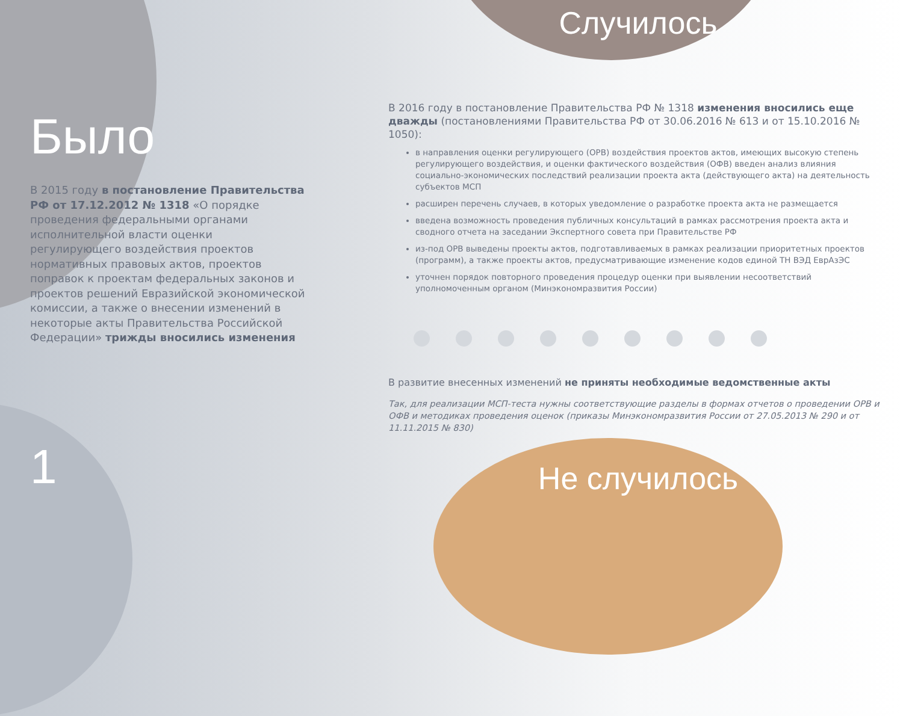Было
В 2015 году в постановление Правительства РФ от 17.12.2012 № 1318 «О порядке проведения федеральными органами исполнительной власти оценки регулирующего воздействия проектов нормативных правовых актов, проектов поправок к проектам федеральных законов и проектов решений Евразийской экономической комиссии, а также о внесении изменений в некоторые акты Правительства Российской Федерации» трижды вносились изменения
Случилось
В 2016 году в постановление Правительства РФ № 1318 изменения вносились еще дважды (постановлениями Правительства РФ от 30.06.2016 № 613 и от 15.10.2016 № 1050):
в направления оценки регулирующего (ОРВ) воздействия проектов актов, имеющих высокую степень регулирующего воздействия, и оценки фактического воздействия (ОФВ) введен анализ влияния социально-экономических последствий реализации проекта акта (действующего акта) на деятельность субъектов МСП
расширен перечень случаев, в которых уведомление о разработке проекта акта не размещается
введена возможность проведения публичных консультаций в рамках рассмотрения проекта акта и сводного отчета на заседании Экспертного совета при Правительстве РФ
из-под ОРВ выведены проекты актов, подготавливаемых в рамках реализации приоритетных проектов (программ), а также проекты актов, предусматривающие изменение кодов единой ТН ВЭД ЕврАзЭС
уточнен порядок повторного проведения процедур оценки при выявлении несоответствий уполномоченным органом (Минэкономразвития России)
В развитие внесенных изменений не приняты необходимые ведомственные акты
Так, для реализации МСП-теста нужны соответствующие разделы в формах отчетов о проведении ОРВ и ОФВ и методиках проведения оценок (приказы Минэкономразвития России от 27.05.2013 № 290 и от 11.11.2015 № 830)
1
Не случилось